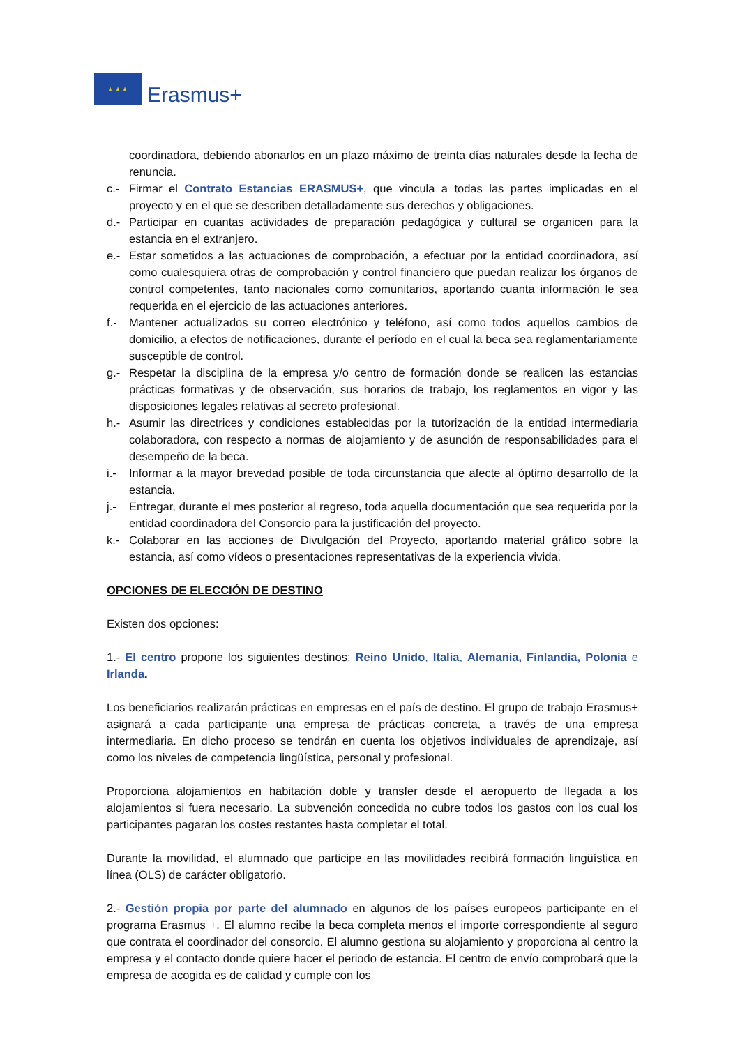★ ★ ★
Erasmus+
coordinadora, debiendo abonarlos en un plazo máximo de treinta días naturales desde la fecha de renuncia.
c.- Firmar el Contrato Estancias ERASMUS+, que vincula a todas las partes implicadas en el proyecto y en el que se describen detalladamente sus derechos y obligaciones.
d.- Participar en cuantas actividades de preparación pedagógica y cultural se organicen para la estancia en el extranjero.
e.- Estar sometidos a las actuaciones de comprobación, a efectuar por la entidad coordinadora, así como cualesquiera otras de comprobación y control financiero que puedan realizar los órganos de control competentes, tanto nacionales como comunitarios, aportando cuanta información le sea requerida en el ejercicio de las actuaciones anteriores.
f.- Mantener actualizados su correo electrónico y teléfono, así como todos aquellos cambios de domicilio, a efectos de notificaciones, durante el período en el cual la beca sea reglamentariamente susceptible de control.
g.- Respetar la disciplina de la empresa y/o centro de formación donde se realicen las estancias prácticas formativas y de observación, sus horarios de trabajo, los reglamentos en vigor y las disposiciones legales relativas al secreto profesional.
h.- Asumir las directrices y condiciones establecidas por la tutorización de la entidad intermediaria colaboradora, con respecto a normas de alojamiento y de asunción de responsabilidades para el desempeño de la beca.
i.- Informar a la mayor brevedad posible de toda circunstancia que afecte al óptimo desarrollo de la estancia.
j.- Entregar, durante el mes posterior al regreso, toda aquella documentación que sea requerida por la entidad coordinadora del Consorcio para la justificación del proyecto.
k.- Colaborar en las acciones de Divulgación del Proyecto, aportando material gráfico sobre la estancia, así como vídeos o presentaciones representativas de la experiencia vivida.
OPCIONES DE ELECCIÓN DE DESTINO
Existen dos opciones:
1.- El centro propone los siguientes destinos: Reino Unido, Italia, Alemania, Finlandia, Polonia e Irlanda.
Los beneficiarios realizarán prácticas en empresas en el país de destino. El grupo de trabajo Erasmus+ asignará a cada participante una empresa de prácticas concreta, a través de una empresa intermediaria. En dicho proceso se tendrán en cuenta los objetivos individuales de aprendizaje, así como los niveles de competencia lingüística, personal y profesional.
Proporciona alojamientos en habitación doble y transfer desde el aeropuerto de llegada a los alojamientos si fuera necesario. La subvención concedida no cubre todos los gastos con los cual los participantes pagaran los costes restantes hasta completar el total.
Durante la movilidad, el alumnado que participe en las movilidades recibirá formación lingüística en línea (OLS) de carácter obligatorio.
2.- Gestión propia por parte del alumnado en algunos de los países europeos participante en el programa Erasmus +. El alumno recibe la beca completa menos el importe correspondiente al seguro que contrata el coordinador del consorcio. El alumno gestiona su alojamiento y proporciona al centro la empresa y el contacto donde quiere hacer el periodo de estancia. El centro de envío comprobará que la empresa de acogida es de calidad y cumple con los